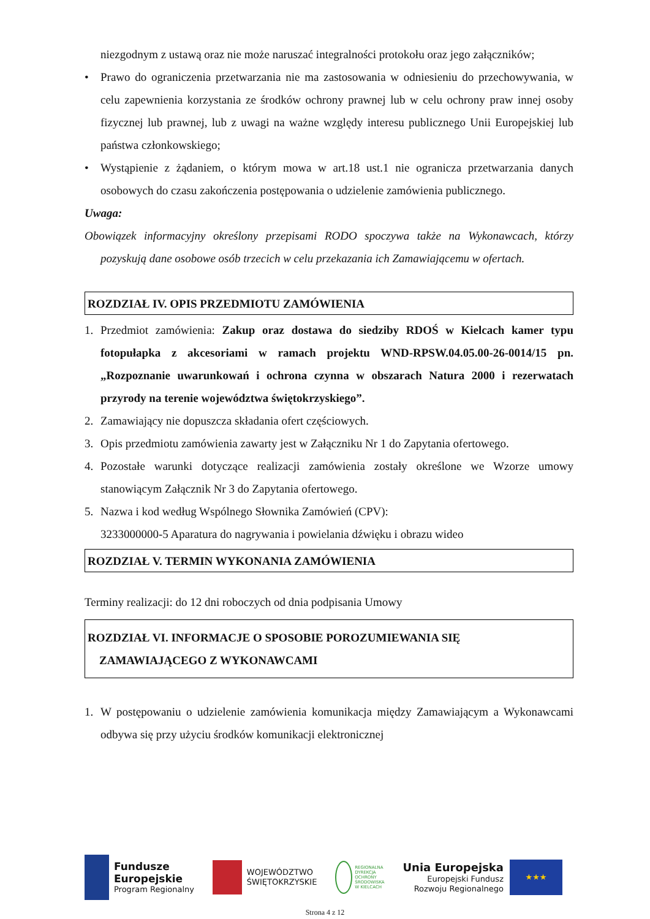niezgodnym z ustawą oraz nie może naruszać integralności protokołu oraz jego załączników;
• Prawo do ograniczenia przetwarzania nie ma zastosowania w odniesieniu do przechowywania, w celu zapewnienia korzystania ze środków ochrony prawnej lub w celu ochrony praw innej osoby fizycznej lub prawnej, lub z uwagi na ważne względy interesu publicznego Unii Europejskiej lub państwa członkowskiego;
• Wystąpienie z żądaniem, o którym mowa w art.18 ust.1 nie ogranicza przetwarzania danych osobowych do czasu zakończenia postępowania o udzielenie zamówienia publicznego.
Uwaga:
Obowiązek informacyjny określony przepisami RODO spoczywa także na Wykonawcach, którzy pozyskują dane osobowe osób trzecich w celu przekazania ich Zamawiającemu w ofertach.
ROZDZIAŁ IV. OPIS PRZEDMIOTU ZAMÓWIENIA
1. Przedmiot zamówienia: Zakup oraz dostawa do siedziby RDOŚ w Kielcach kamer typu fotopułapka z akcesoriami w ramach projektu WND-RPSW.04.05.00-26-0014/15 pn. „Rozpoznanie uwarunkowań i ochrona czynna w obszarach Natura 2000 i rezerwatach przyrody na terenie województwa świętokrzyskiego”.
2. Zamawiający nie dopuszcza składania ofert częściowych.
3. Opis przedmiotu zamówienia zawarty jest w Załączniku Nr 1 do Zapytania ofertowego.
4. Pozostałe warunki dotyczące realizacji zamówienia zostały określone we Wzorze umowy stanowiącym Załącznik Nr 3 do Zapytania ofertowego.
5. Nazwa i kod według Wspólnego Słownika Zamówień (CPV):
3233000000-5 Aparatura do nagrywania i powielania dźwięku i obrazu wideo
ROZDZIAŁ V. TERMIN WYKONANIA ZAMÓWIENIA
Terminy realizacji: do 12 dni roboczych od dnia podpisania Umowy
ROZDZIAŁ VI. INFORMACJE O SPOSOBIE POROZUMIEWANIA SIĘ
ZAMAWIAJĄCEGO Z WYKONAWCAMI
1. W postępowaniu o udzielenie zamówienia komunikacja między Zamawiającym a Wykonawcami odbywa się przy użyciu środków komunikacji elektronicznej
Fundusze
Europejskie
Program Regionalny
WOJEWÓDZTWO
ŚWIĘTOKRZYSKIE
REGIONALNA
DYREKCJA
OCHRONY
ŚRODOWISKA
W KIELCACH
Unia Europejska
Europejski Fundusz
Rozwoju Regionalnego
★★★
Strona 4 z 12